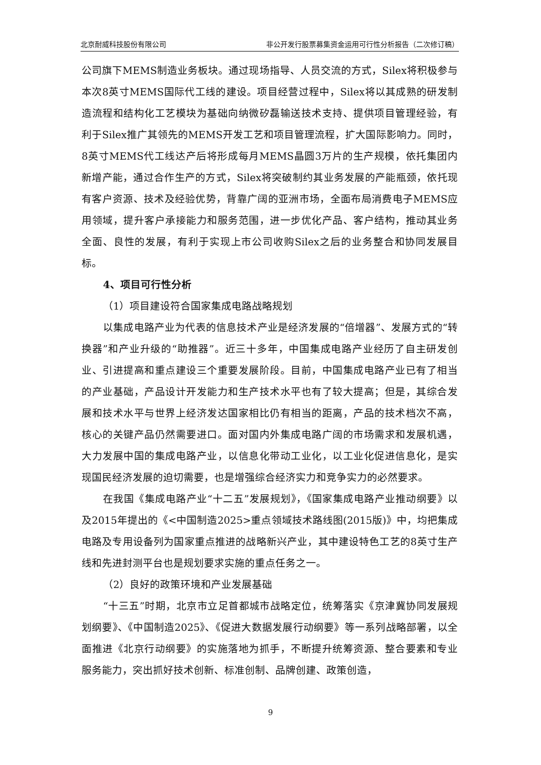北京耐威科技股份有限公司 非公开发行股票募集资金运用可行性分析报告（二次修订稿）
公司旗下MEMS制造业务板块。通过现场指导、人员交流的方式，Silex将积极参与本次8英寸MEMS国际代工线的建设。项目经营过程中，Silex将以其成熟的研发制造流程和结构化工艺模块为基础向纳微矽磊输送技术支持、提供项目管理经验，有利于Silex推广其领先的MEMS开发工艺和项目管理流程，扩大国际影响力。同时，8英寸MEMS代工线达产后将形成每月MEMS晶圆3万片的生产规模，依托集团内新增产能，通过合作生产的方式，Silex将突破制约其业务发展的产能瓶颈，依托现有客户资源、技术及经验优势，背靠广阔的亚洲市场，全面布局消费电子MEMS应用领域，提升客户承接能力和服务范围，进一步优化产品、客户结构，推动其业务全面、良性的发展，有利于实现上市公司收购Silex之后的业务整合和协同发展目标。
4、项目可行性分析
（1）项目建设符合国家集成电路战略规划
以集成电路产业为代表的信息技术产业是经济发展的“倍增器”、发展方式的“转换器”和产业升级的“助推器”。近三十多年，中国集成电路产业经历了自主研发创业、引进提高和重点建设三个重要发展阶段。目前，中国集成电路产业已有了相当的产业基础，产品设计开发能力和生产技术水平也有了较大提高；但是，其综合发展和技术水平与世界上经济发达国家相比仍有相当的距离，产品的技术档次不高，核心的关键产品仍然需要进口。面对国内外集成电路广阔的市场需求和发展机遇，大力发展中国的集成电路产业，以信息化带动工业化，以工业化促进信息化，是实现国民经济发展的迫切需要，也是增强综合经济实力和竞争实力的必然要求。
在我国《集成电路产业“十二五”发展规划》，《国家集成电路产业推动纲要》以及2015年提出的《<中国制造2025>重点领域技术路线图(2015版)》中，均把集成电路及专用设备列为国家重点推进的战略新兴产业，其中建设特色工艺的8英寸生产线和先进封测平台也是规划要求实施的重点任务之一。
（2）良好的政策环境和产业发展基础
“十三五”时期，北京市立足首都城市战略定位，统筹落实《京津冀协同发展规划纲要》、《中国制造2025》、《促进大数据发展行动纲要》等一系列战略部署，以全面推进《北京行动纲要》的实施落地为抓手，不断提升统筹资源、整合要素和专业服务能力，突出抓好技术创新、标准创制、品牌创建、政策创造，
9